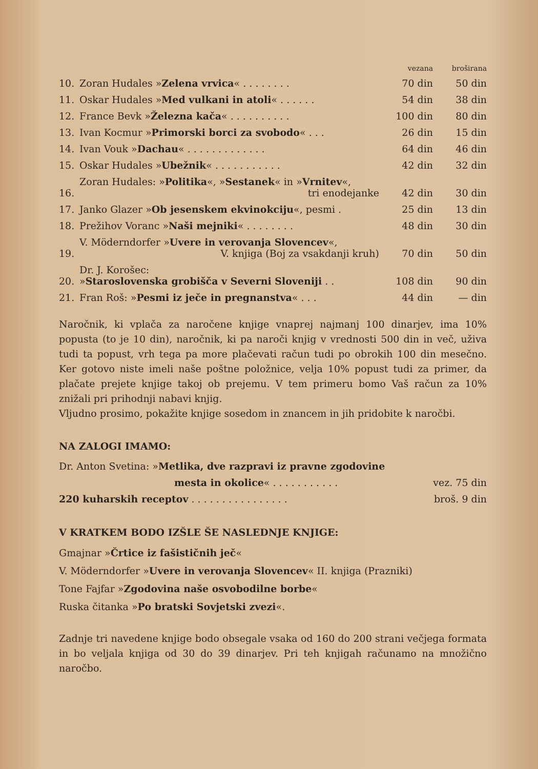| | | vezana | broširana |
| --- | --- | --- | --- |
| 10. | Zoran Hudales » Zelena vrvica « . . . . . . . . | 70 din | 50 din |
| 11. | Oskar Hudales » Med vulkani in atoli « . . . . . . | 54 din | 38 din |
| 12. | France Bevk » Železna kača « . . . . . . . . . . | 100 din | 80 din |
| 13. | Ivan Kocmur » Primorski borci za svobodo « . . . | 26 din | 15 din |
| 14. | Ivan Vouk » Dachau « . . . . . . . . . . . . . | 64 din | 46 din |
| 15. | Oskar Hudales » Ubežnik « . . . . . . . . . . . | 42 din | 32 din |
| 16. | Zoran Hudales: » Politika «, » Sestanek « in » Vrnitev «, tri enodejanke | 42 din | 30 din |
| 17. | Janko Glazer » Ob jesenskem ekvinokciju «, pesmi . | 25 din | 13 din |
| 18. | Prežihov Voranc » Naši mejniki « . . . . . . . . | 48 din | 30 din |
| 19. | V. Möderndorfer » Uvere in verovanja Slovencev «, V. knjiga (Boj za vsakdanji kruh) | 70 din | 50 din |
| 20. | Dr. J. Korošec: » Staroslovenska grobišča v Severni Sloveniji . . | 108 din | 90 din |
| 21. | Fran Roš: » Pesmi iz ječe in pregnanstva « . . . | 44 din | — din |
Naročnik, ki vplača za naročene knjige vnaprej najmanj 100 dinarjev, ima 10% popusta (to je 10 din), naročnik, ki pa naroči knjig v vrednosti 500 din in več, uživa tudi ta popust, vrh tega pa more plačevati račun tudi po obrokih 100 din mesečno. Ker gotovo niste imeli naše poštne položnice, velja 10% popust tudi za primer, da plačate prejete knjige takoj ob prejemu. V tem primeru bomo Vaš račun za 10% znižali pri prihodnji nabavi knjig.
Vljudno prosimo, pokažite knjige sosedom in znancem in jih pridobite k naročbi.
NA ZALOGI IMAMO:
| Dr. Anton Svetina: » Metlika, dve razpravi iz pravne zgodovine | |
| mesta in okolice « . . . . . . . . . . . | vez. 75 din |
| 220 kuharskih receptov . . . . . . . . . . . . . . . . | broš. 9 din |
V KRATKEM BODO IZŠLE ŠE NASLEDNJE KNJIGE:
Gmajnar »Črtice iz fašističnih ječ«
V. Möderndorfer »Uvere in verovanja Slovencev« II. knjiga (Prazniki)
Tone Fajfar »Zgodovina naše osvobodilne borbe«
Ruska čitanka »Po bratski Sovjetski zvezi«.
Zadnje tri navedene knjige bodo obsegale vsaka od 160 do 200 strani večjega formata in bo veljala knjiga od 30 do 39 dinarjev. Pri teh knjigah računamo na množično naročbo.